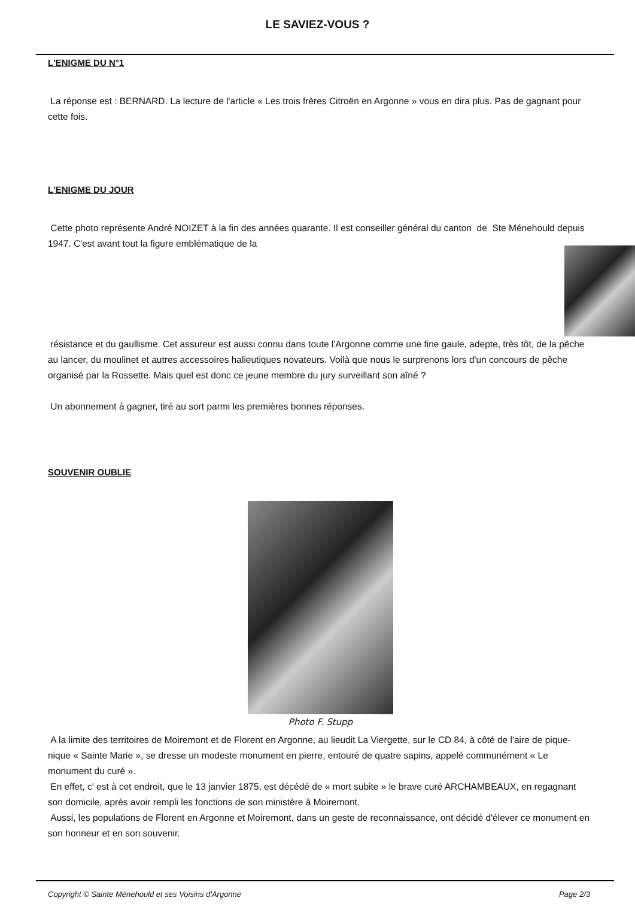LE SAVIEZ-VOUS ?
L'ENIGME DU N°1
La réponse est : BERNARD. La lecture de l'article « Les trois frères Citroën en Argonne » vous en dira plus. Pas de gagnant pour cette fois.
L'ENIGME DU JOUR
Cette photo représente André NOIZET à la fin des années quarante. Il est conseiller général du canton de Ste Ménehould depuis 1947. C'est avant tout la figure emblématique de la
résistance et du gaullisme. Cet assureur est aussi connu dans toute l'Argonne comme une fine gaule, adepte, très tôt, de la pêche au lancer, du moulinet et autres accessoires halieutiques novateurs. Voilà que nous le surprenons lors d'un concours de pêche organisé par la Rossette. Mais quel est donc ce jeune membre du jury surveillant son aîné ?
Un abonnement à gagner, tiré au sort parmi les premières bonnes réponses.
SOUVENIR OUBLIE
Photo F. Stupp
A la limite des territoires de Moiremont et de Florent en Argonne, au lieudit La Viergette, sur le CD 84, à côté de l'aire de pique-nique « Sainte Marie », se dresse un modeste monument en pierre, entouré de quatre sapins, appelé communément « Le monument du curé ».
En effet, c' est à cet endroit, que le 13 janvier 1875, est décédé de « mort subite » le brave curé ARCHAMBEAUX, en regagnant son domicile, après avoir rempli les fonctions de son ministère à Moiremont.
Aussi, les populations de Florent en Argonne et Moiremont, dans un geste de reconnaissance, ont décidé d'élever ce monument en son honneur et en son souvenir.
Copyright © Sainte Ménehould et ses Voisins d'Argonne Page 2/3